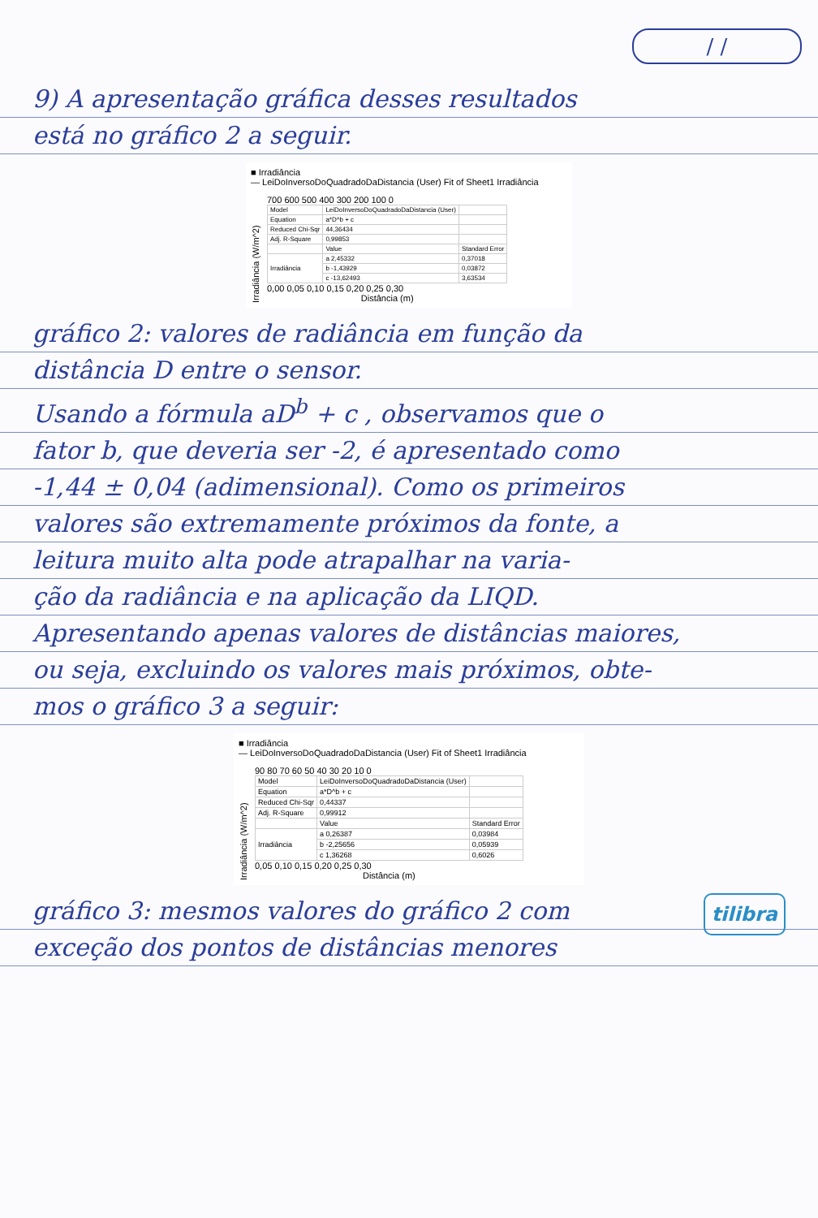/ /
9) A apresentação gráfica desses resultados
está no gráfico 2 a seguir.
■ Irradiância
— LeiDoInversoDoQuadradoDaDistancia (User) Fit of Sheet1 Irradiância
Irradiância (W/m^2)
700 600 500 400 300 200 100 0
| Model | LeiDoInversoDoQuadradoDaDistancia (User) | |
| Equation | a*D^b + c | |
| Reduced Chi-Sqr | 44,36434 | |
| Adj. R-Square | 0,99853 | |
| | Value | Standard Error |
| Irradiância | a 2,45332 | 0,37018 |
| | b -1,43929 | 0,03872 |
| | c -13,62493 | 3,63534 |
0,00 0,05 0,10 0,15 0,20 0,25 0,30
Distância (m)
gráfico 2: valores de radiância em função da
distância D entre o sensor.
Usando a fórmula aD<sup>b</sup> + c , observamos que o
fator b, que deveria ser -2, é apresentado como
-1,44 ± 0,04 (adimensional). Como os primeiros
valores são extremamente próximos da fonte, a
leitura muito alta pode atrapalhar na varia-
ção da radiância e na aplicação da LIQD.
Apresentando apenas valores de distâncias maiores,
ou seja, excluindo os valores mais próximos, obte-
mos o gráfico 3 a seguir:
■ Irradiância
— LeiDoInversoDoQuadradoDaDistancia (User) Fit of Sheet1 Irradiância
Irradiância (W/m^2)
90 80 70 60 50 40 30 20 10 0
| Model | LeiDoInversoDoQuadradoDaDistancia (User) | |
| Equation | a*D^b + c | |
| Reduced Chi-Sqr | 0,44337 | |
| Adj. R-Square | 0,99912 | |
| | Value | Standard Error |
| Irradiância | a 0,26387 | 0,03984 |
| | b -2,25656 | 0,05939 |
| | c 1,36268 | 0,6026 |
0,05 0,10 0,15 0,20 0,25 0,30
Distância (m)
gráfico 3: mesmos valores do gráfico 2 com tilibra
exceção dos pontos de distâncias menores